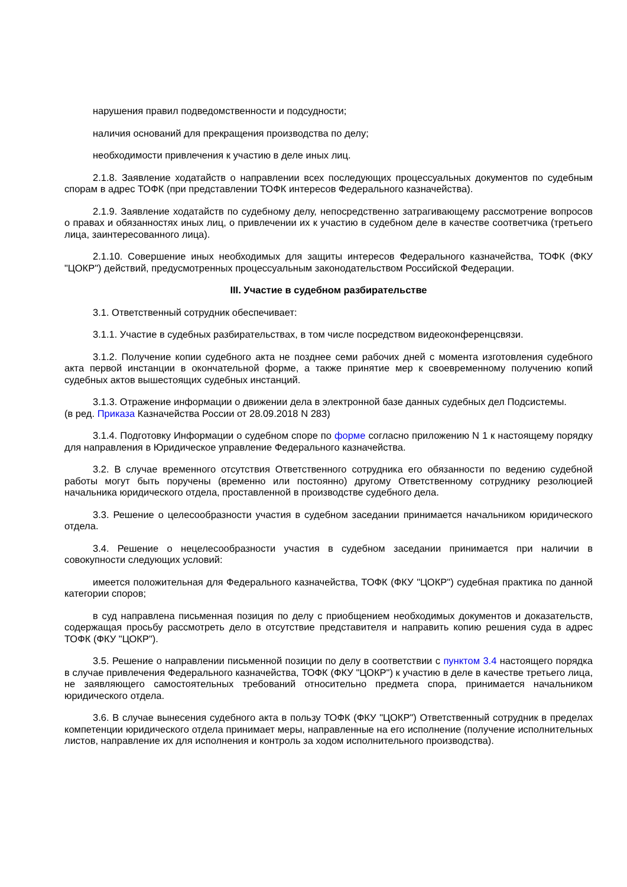нарушения правил подведомственности и подсудности;
наличия оснований для прекращения производства по делу;
необходимости привлечения к участию в деле иных лиц.
2.1.8. Заявление ходатайств о направлении всех последующих процессуальных документов по судебным спорам в адрес ТОФК (при представлении ТОФК интересов Федерального казначейства).
2.1.9. Заявление ходатайств по судебному делу, непосредственно затрагивающему рассмотрение вопросов о правах и обязанностях иных лиц, о привлечении их к участию в судебном деле в качестве соответчика (третьего лица, заинтересованного лица).
2.1.10. Совершение иных необходимых для защиты интересов Федерального казначейства, ТОФК (ФКУ "ЦОКР") действий, предусмотренных процессуальным законодательством Российской Федерации.
III. Участие в судебном разбирательстве
3.1. Ответственный сотрудник обеспечивает:
3.1.1. Участие в судебных разбирательствах, в том числе посредством видеоконференцсвязи.
3.1.2. Получение копии судебного акта не позднее семи рабочих дней с момента изготовления судебного акта первой инстанции в окончательной форме, а также принятие мер к своевременному получению копий судебных актов вышестоящих судебных инстанций.
3.1.3. Отражение информации о движении дела в электронной базе данных судебных дел Подсистемы.
(в ред. Приказа Казначейства России от 28.09.2018 N 283)
3.1.4. Подготовку Информации о судебном споре по форме согласно приложению N 1 к настоящему порядку для направления в Юридическое управление Федерального казначейства.
3.2. В случае временного отсутствия Ответственного сотрудника его обязанности по ведению судебной работы могут быть поручены (временно или постоянно) другому Ответственному сотруднику резолюцией начальника юридического отдела, проставленной в производстве судебного дела.
3.3. Решение о целесообразности участия в судебном заседании принимается начальником юридического отдела.
3.4. Решение о нецелесообразности участия в судебном заседании принимается при наличии в совокупности следующих условий:
имеется положительная для Федерального казначейства, ТОФК (ФКУ "ЦОКР") судебная практика по данной категории споров;
в суд направлена письменная позиция по делу с приобщением необходимых документов и доказательств, содержащая просьбу рассмотреть дело в отсутствие представителя и направить копию решения суда в адрес ТОФК (ФКУ "ЦОКР").
3.5. Решение о направлении письменной позиции по делу в соответствии с пунктом 3.4 настоящего порядка в случае привлечения Федерального казначейства, ТОФК (ФКУ "ЦОКР") к участию в деле в качестве третьего лица, не заявляющего самостоятельных требований относительно предмета спора, принимается начальником юридического отдела.
3.6. В случае вынесения судебного акта в пользу ТОФК (ФКУ "ЦОКР") Ответственный сотрудник в пределах компетенции юридического отдела принимает меры, направленные на его исполнение (получение исполнительных листов, направление их для исполнения и контроль за ходом исполнительного производства).